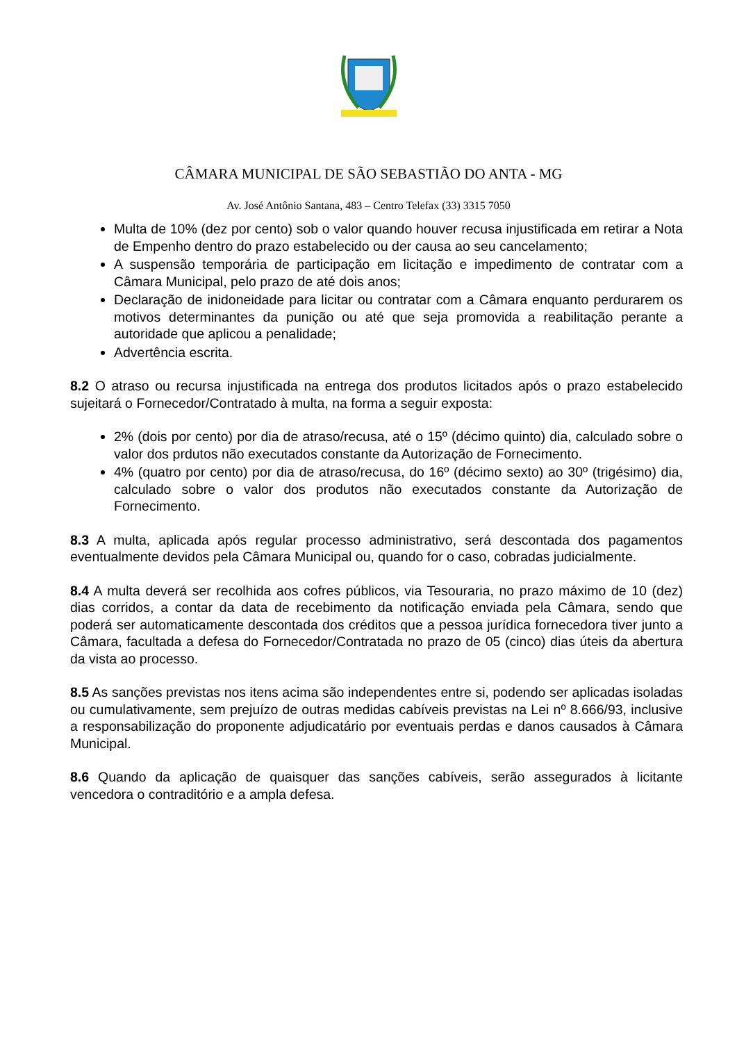CÂMARA MUNICIPAL DE SÃO SEBASTIÃO DO ANTA - MG
Av. José Antônio Santana, 483 – Centro Telefax (33) 3315 7050
Multa de 10% (dez por cento) sob o valor quando houver recusa injustificada em retirar a Nota de Empenho dentro do prazo estabelecido ou der causa ao seu cancelamento;
A suspensão temporária de participação em licitação e impedimento de contratar com a Câmara Municipal, pelo prazo de até dois anos;
Declaração de inidoneidade para licitar ou contratar com a Câmara enquanto perdurarem os motivos determinantes da punição ou até que seja promovida a reabilitação perante a autoridade que aplicou a penalidade;
Advertência escrita.
8.2 O atraso ou recursa injustificada na entrega dos produtos licitados após o prazo estabelecido sujeitará o Fornecedor/Contratado à multa, na forma a seguir exposta:
2% (dois por cento) por dia de atraso/recusa, até o 15º (décimo quinto) dia, calculado sobre o valor dos prdutos não executados constante da Autorização de Fornecimento.
4% (quatro por cento) por dia de atraso/recusa, do 16º (décimo sexto) ao 30º (trigésimo) dia, calculado sobre o valor dos produtos não executados constante da Autorização de Fornecimento.
8.3 A multa, aplicada após regular processo administrativo, será descontada dos pagamentos eventualmente devidos pela Câmara Municipal ou, quando for o caso, cobradas judicialmente.
8.4 A multa deverá ser recolhida aos cofres públicos, via Tesouraria, no prazo máximo de 10 (dez) dias corridos, a contar da data de recebimento da notificação enviada pela Câmara, sendo que poderá ser automaticamente descontada dos créditos que a pessoa jurídica fornecedora tiver junto a Câmara, facultada a defesa do Fornecedor/Contratada no prazo de 05 (cinco) dias úteis da abertura da vista ao processo.
8.5 As sanções previstas nos itens acima são independentes entre si, podendo ser aplicadas isoladas ou cumulativamente, sem prejuízo de outras medidas cabíveis previstas na Lei nº 8.666/93, inclusive a responsabilização do proponente adjudicatário por eventuais perdas e danos causados à Câmara Municipal.
8.6 Quando da aplicação de quaisquer das sanções cabíveis, serão assegurados à licitante vencedora o contraditório e a ampla defesa.